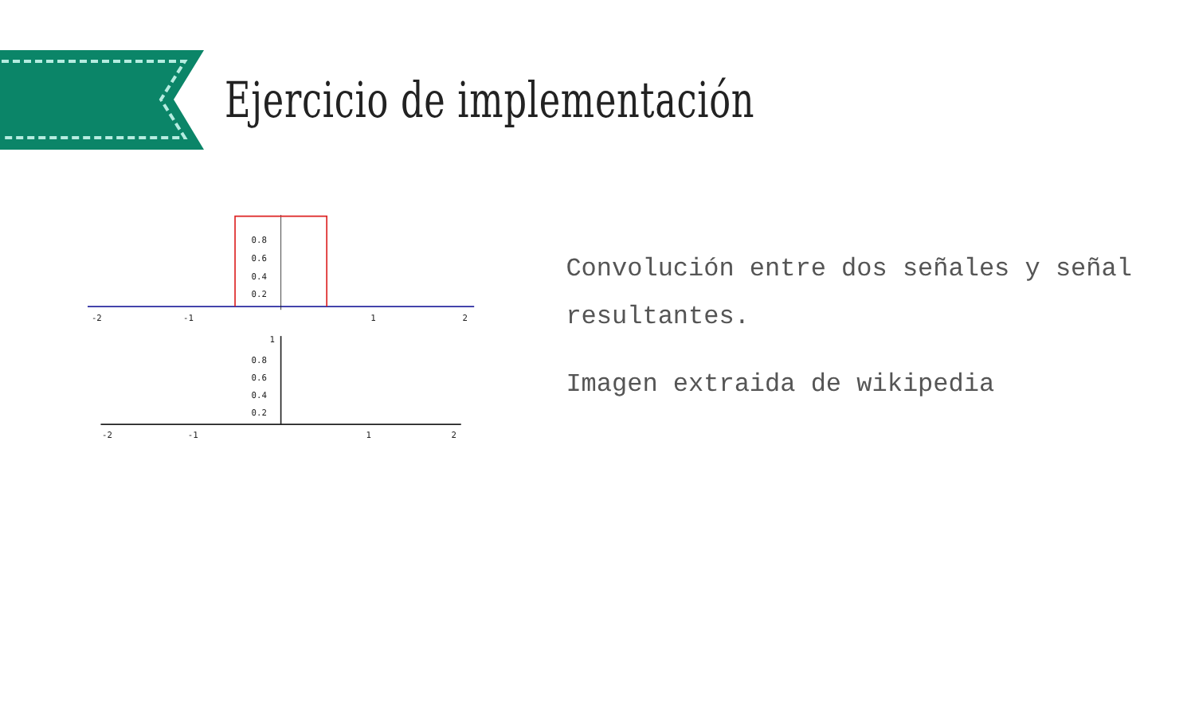Ejercicio de implementación
0.8
0.6
0.4
0.2
-2
-1
1
2
1
0.8
0.6
0.4
0.2
-2
-1
1
2
Convolución entre dos señales y señal resultantes.
Imagen extraida de wikipedia